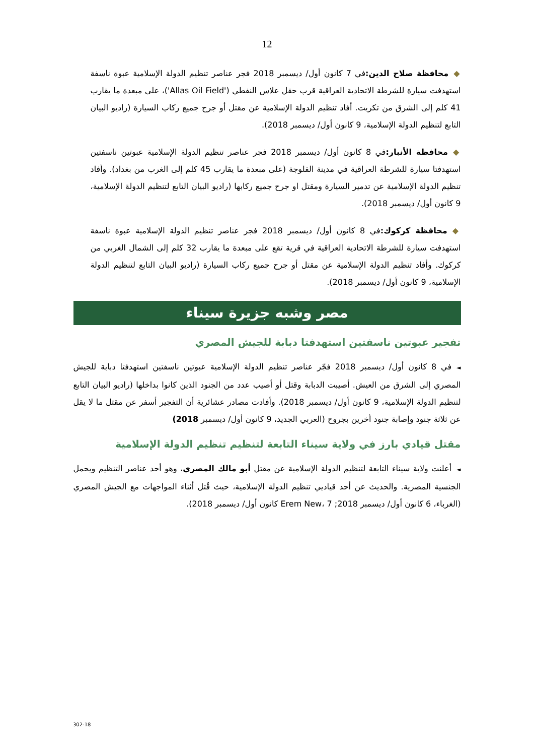12
◆محافظة صلاح الدين: في 7 كانون أول/ ديسمبر 2018 فجر عناصر تنظيم الدولة الإسلامية عبوة ناسفة استهدفت سيارة للشرطة الاتحادية العراقية قرب حقل علاس النفطي ('Allas Oil Field')، على مبعدة ما يقارب 41 كلم إلى الشرق من تكريت. أفاد تنظيم الدولة الإسلامية عن مقتل أو جرح جميع ركاب السيارة (راديو البيان التابع لتنظيم الدولة الإسلامية، 9 كانون أول/ ديسمبر 2018).
◆محافظة الأنبار: في 8 كانون أول/ ديسمبر 2018 فجر عناصر تنظيم الدولة الإسلامية عبوتين ناسفتين استهدفتا سيارة للشرطة العراقية في مدينة الفلوجة (على مبعدة ما يقارب 45 كلم إلى الغرب من بغداد). وأفاد تنظيم الدولة الإسلامية عن تدمير السيارة ومقتل او جرح جميع ركابها (راديو البيان التابع لتنظيم الدولة الإسلامية، 9 كانون أول/ ديسمبر 2018).
◆محافظة كركوك: في 8 كانون أول/ ديسمبر 2018 فجر عناصر تنظيم الدولة الإسلامية عبوة ناسفة استهدفت سيارة للشرطة الاتحادية العراقية في قرية تقع على مبعدة ما يقارب 32 كلم إلى الشمال الغربي من كركوك. وأفاد تنظيم الدولة الإسلامية عن مقتل أو جرح جميع ركاب السيارة (راديو البيان التابع لتنظيم الدولة الإسلامية، 9 كانون أول/ ديسمبر 2018).
مصر وشبه جزيرة سيناء
تفجير عبوتين ناسفتين استهدفتا دبابة للجيش المصري
◄في 8 كانون أول/ ديسمبر 2018 فجّر عناصر تنظيم الدولة الإسلامية عبوتين ناسفتين استهدفتا دبابة للجيش المصري إلى الشرق من العيش. أصيبت الدبابة وقتل أو أصيب عدد من الجنود الذين كانوا بداخلها (راديو البيان التابع لتنظيم الدولة الإسلامية، 9 كانون أول/ ديسمبر 2018). وأفادت مصادر عشائرية أن التفجير أسفر عن مقتل ما لا يقل عن ثلاثة جنود وإصابة جنود أخرين بجروح (العربي الجديد، 9 كانون أول/ ديسمبر 2018)
مقتل قيادي بارز في ولاية سيناء التابعة لتنظيم تنظيم الدولة الإسلامية
◄أعلنت ولاية سيناء التابعة لتنظيم الدولة الإسلامية عن مقتل أبو مالك المصري، وهو أحد عناصر التنظيم ويحمل الجنسية المصرية. والحديث عن أحد قياديي تنظيم الدولة الإسلامية، حيث قُتل أثناء المواجهات مع الجيش المصري (الغرباء، 6 كانون أول/ ديسمبر 2018; Erem New، 7 كانون أول/ ديسمبر 2018).
302-18